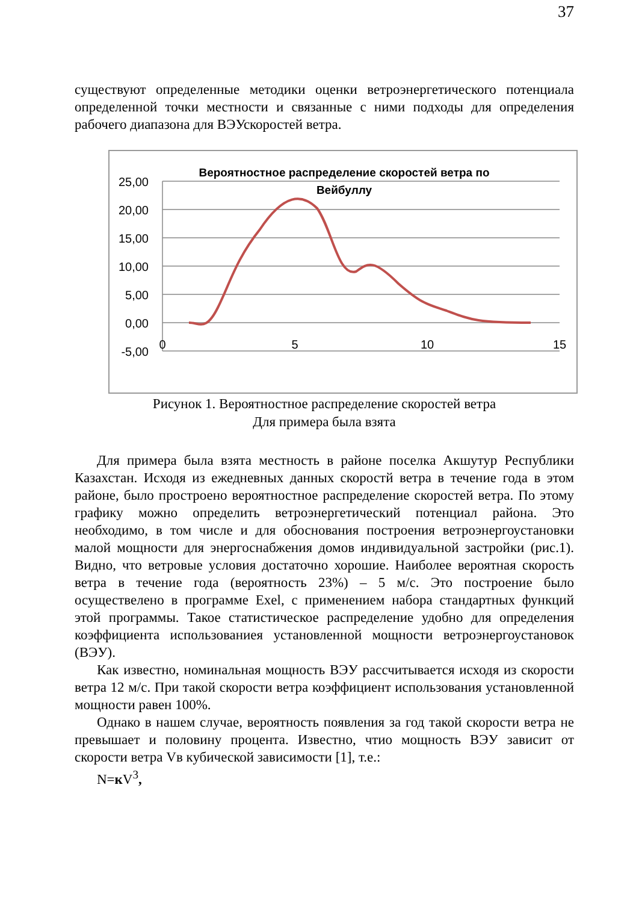37
существуют определенные методики оценки ветроэнергетического потенциала определенной точки местности и связанные с ними подходы для определения рабочего диапазона для ВЭУскоростей ветра.
Вероятностное распределение скоростей ветра по
Вейбуллу
25,00
20,00
15,00
10,00
5,00
0,00
-5,00
0
5
10
15
Рисунок 1. Вероятностное распределение скоростей ветра
Для примера была взята
Для примера была взята местность в районе поселка Акшутур Республики Казахстан. Исходя из ежедневных данных скоростй ветра в течение года в этом районе, было простроено вероятностное распределение скоростей ветра. По этому графику можно определить ветроэнергетический потенциал района. Это необходимо, в том числе и для обоснования построения ветроэнергоустановки малой мощности для энергоснабжения домов индивидуальной застройки (рис.1). Видно, что ветровые условия достаточно хорошие. Наиболее вероятная скорость ветра в течение года (вероятность 23%) – 5 м/с. Это построение было осуществелено в программе Exel, с применением набора стандартных функций этой программы. Такое статистическое распределение удобно для определения коэффициента использованиея установленной мощности ветроэнергоустановок (ВЭУ).
Как известно, номинальная мощность ВЭУ рассчитывается исходя из скорости ветра 12 м/с. При такой скорости ветра коэффициент использования установленной мощности равен 100%.
Однако в нашем случае, вероятность появления за год такой скорости ветра не превышает и половину процента. Известно, чтио мощность ВЭУ зависит от скорости ветра Vв кубической зависимости [1], т.е.:
N=к V<sup>3</sup>,